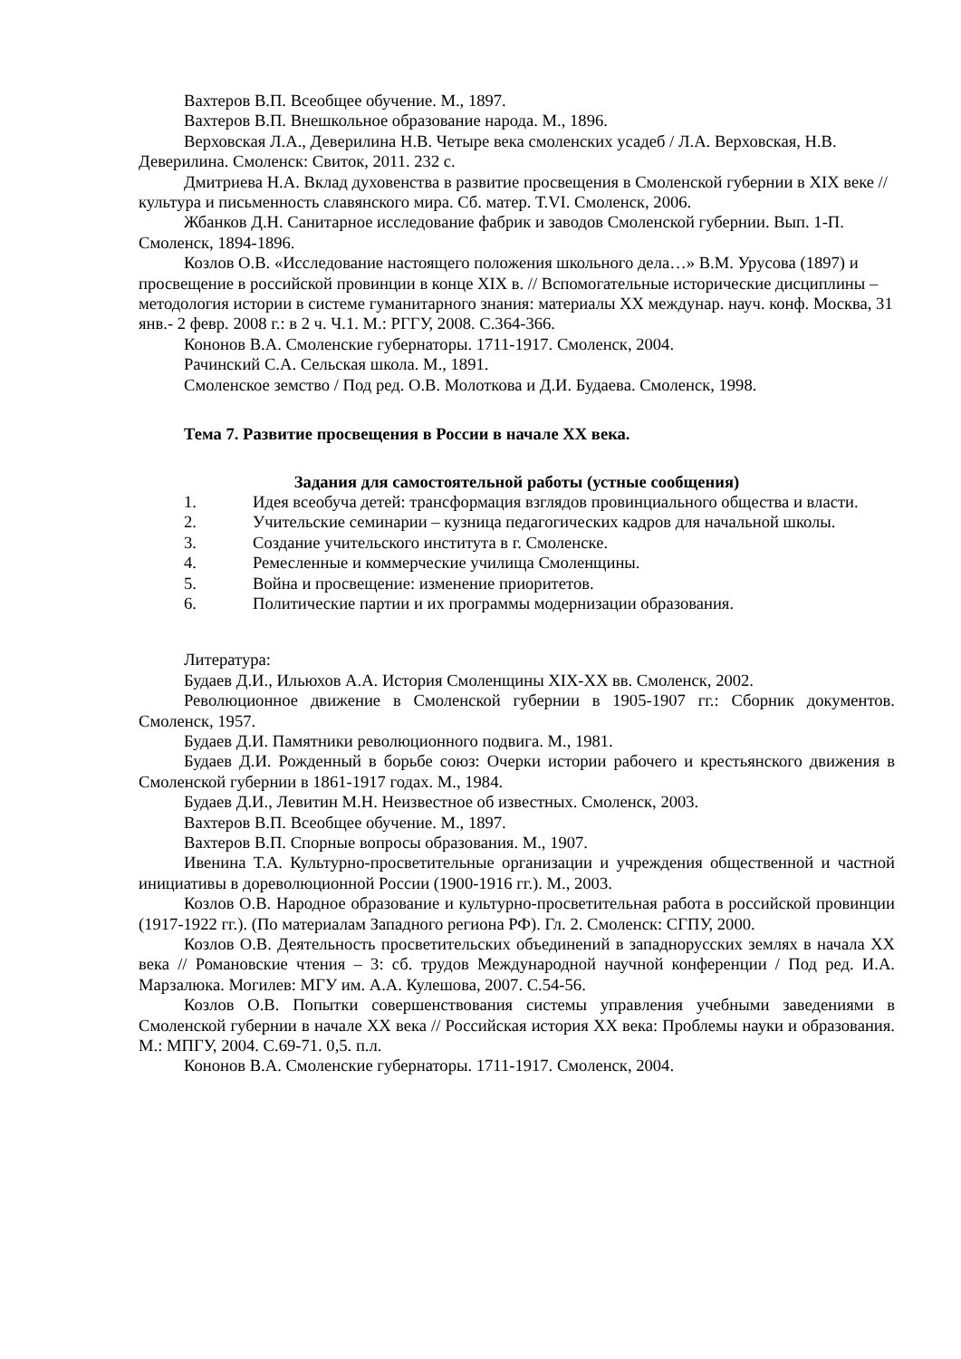Вахтеров В.П. Всеобщее обучение. М., 1897.
Вахтеров В.П. Внешкольное образование народа. М., 1896.
Верховская Л.А., Деверилина Н.В. Четыре века смоленских усадеб / Л.А. Верховская, Н.В. Деверилина. Смоленск: Свиток, 2011. 232 с.
Дмитриева Н.А. Вклад духовенства в развитие просвещения в Смоленской губернии в XIX веке // культура и письменность славянского мира. Сб. матер. Т.VI. Смоленск, 2006.
Жбанков Д.Н. Санитарное исследование фабрик и заводов Смоленской губернии. Вып. 1-П. Смоленск, 1894-1896.
Козлов О.В. «Исследование настоящего положения школьного дела…» В.М. Урусова (1897) и просвещение в российской провинции в конце XIX в. // Вспомогательные исторические дисциплины – методология истории в системе гуманитарного знания: материалы XX междунар. науч. конф. Москва, 31 янв.- 2 февр. 2008 г.: в 2 ч. Ч.1. М.: РГГУ, 2008. С.364-366.
Кононов В.А. Смоленские губернаторы. 1711-1917. Смоленск, 2004.
Рачинский С.А. Сельская школа. М., 1891.
Смоленское земство / Под ред. О.В. Молоткова и Д.И. Будаева. Смоленск, 1998.
Тема 7. Развитие просвещения в России в начале XX века.
Задания для самостоятельной работы (устные сообщения)
1. Идея всеобуча детей: трансформация взглядов провинциального общества и власти.
2. Учительские семинарии – кузница педагогических кадров для начальной школы.
3. Создание учительского института в г. Смоленске.
4. Ремесленные и коммерческие училища Смоленщины.
5. Война и просвещение: изменение приоритетов.
6. Политические партии и их программы модернизации образования.
Литература:
Будаев Д.И., Ильюхов А.А. История Смоленщины XIX-XX вв. Смоленск, 2002.
Революционное движение в Смоленской губернии в 1905-1907 гг.: Сборник документов. Смоленск, 1957.
Будаев Д.И. Памятники революционного подвига. М., 1981.
Будаев Д.И. Рожденный в борьбе союз: Очерки истории рабочего и крестьянского движения в Смоленской губернии в 1861-1917 годах. М., 1984.
Будаев Д.И., Левитин М.Н. Неизвестное об известных. Смоленск, 2003.
Вахтеров В.П. Всеобщее обучение. М., 1897.
Вахтеров В.П. Спорные вопросы образования. М., 1907.
Ивенина Т.А. Культурно-просветительные организации и учреждения общественной и частной инициативы в дореволюционной России (1900-1916 гг.). М., 2003.
Козлов О.В. Народное образование и культурно-просветительная работа в российской провинции (1917-1922 гг.). (По материалам Западного региона РФ). Гл. 2. Смоленск: СГПУ, 2000.
Козлов О.В. Деятельность просветительских объединений в западнорусских землях в начала XX века // Романовские чтения – 3: сб. трудов Международной научной конференции / Под ред. И.А. Марзалюка. Могилев: МГУ им. А.А. Кулешова, 2007. С.54-56.
Козлов О.В. Попытки совершенствования системы управления учебными заведениями в Смоленской губернии в начале XX века // Российская история XX века: Проблемы науки и образования. М.: МПГУ, 2004. С.69-71. 0,5. п.л.
Кононов В.А. Смоленские губернаторы. 1711-1917. Смоленск, 2004.